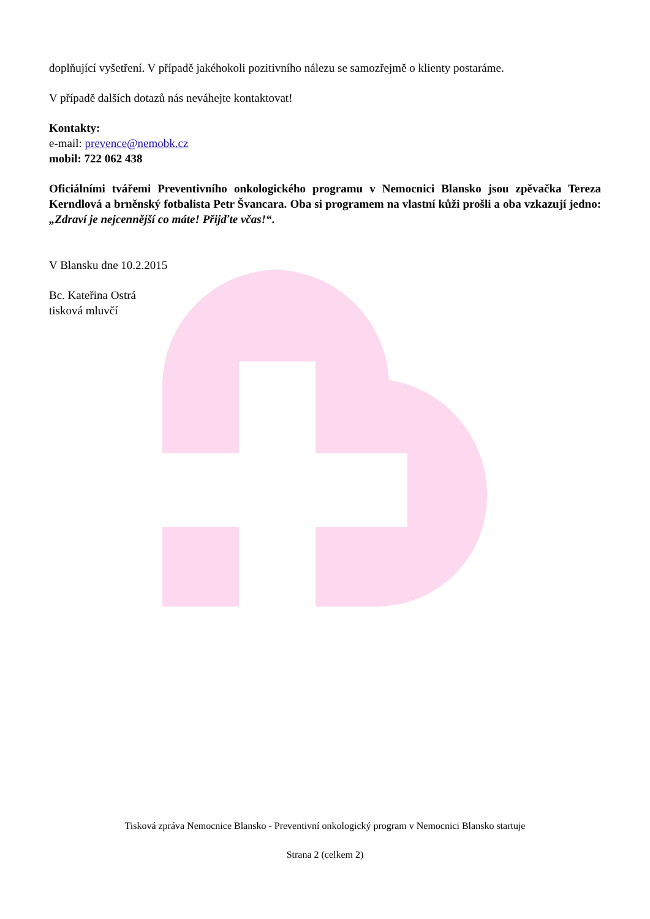doplňující vyšetření. V případě jakéhokoli pozitivního nálezu se samozřejmě o klienty postaráme.
V případě dalších dotazů nás neváhejte kontaktovat!
Kontakty:
e-mail: prevence@nemobk.cz
mobil: 722 062 438
Oficiálními tvářemi Preventivního onkologického programu v Nemocnici Blansko jsou zpěvačka Tereza Kerndlová a brněnský fotbalista Petr Švancara. Oba si programem na vlastní kůži prošli a oba vzkazují jedno: „Zdraví je nejcennější co máte! Přijďte včas!“.
V Blansku dne 10.2.2015
Bc. Kateřina Ostrá
tisková mluvčí
Tisková zpráva Nemocnice Blansko - Preventivní onkologický program v Nemocnici Blansko startuje
Strana 2 (celkem 2)